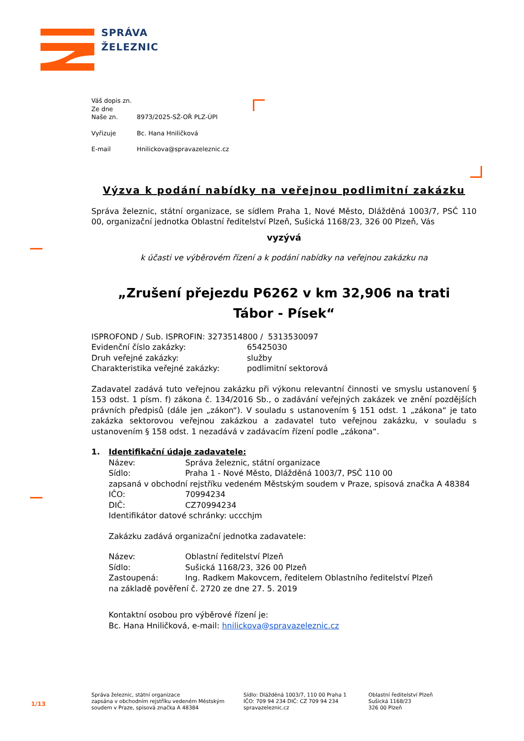SPRÁVA
ŽELEZNIC
| Váš dopis zn. | |
| Ze dne | |
| Naše zn. | 8973/2025-SŽ-OŘ PLZ-ÚPI |
| Vyřizuje | Bc. Hana Hniličková |
| E-mail | Hnilickova@spravazeleznic.cz |
Výzva k podání nabídky na veřejnou podlimitní zakázku
Správa železnic, státní organizace, se sídlem Praha 1, Nové Město, Dlážděná 1003/7, PSČ 110 00, organizační jednotka Oblastní ředitelství Plzeň, Sušická 1168/23, 326 00 Plzeň, Vás
vyzývá
k účasti ve výběrovém řízení a k podání nabídky na veřejnou zakázku na
„Zrušení přejezdu P6262 v km 32,906 na trati
Tábor - Písek“
| ISPROFOND / Sub. ISPROFIN: 3273514800 / 5313530097 | |
| Evidenční číslo zakázky: | 65425030 |
| Druh veřejné zakázky: | služby |
| Charakteristika veřejné zakázky: | podlimitní sektorová |
Zadavatel zadává tuto veřejnou zakázku při výkonu relevantní činnosti ve smyslu ustanovení § 153 odst. 1 písm. f) zákona č. 134/2016 Sb., o zadávání veřejných zakázek ve znění pozdějších právních předpisů (dále jen „zákon“). V souladu s ustanovením § 151 odst. 1 „zákona“ je tato zakázka sektorovou veřejnou zakázkou a zadavatel tuto veřejnou zakázku, v souladu s ustanovením § 158 odst. 1 nezadává v zadávacím řízení podle „zákona“.
1. Identifikační údaje zadavatele:
| Název: | Správa železnic, státní organizace |
| Sídlo: | Praha 1 - Nové Město, Dlážděná 1003/7, PSČ 110 00 |
| zapsaná v obchodní rejstříku vedeném Městským soudem v Praze, spisová značka A 48384 | |
| IČO: | 70994234 |
| DIČ: | CZ70994234 |
| Identifikátor datové schránky: uccchjm | |
Zakázku zadává organizační jednotka zadavatele:
| Název: | Oblastní ředitelství Plzeň |
| Sídlo: | Sušická 1168/23, 326 00 Plzeň |
| Zastoupená: | Ing. Radkem Makovcem, ředitelem Oblastního ředitelství Plzeň |
| na základě pověření č. 2720 ze dne 27. 5. 2019 | |
Kontaktní osobou pro výběrové řízení je:
Bc. Hana Hniličková, e-mail: hnilickova@spravazeleznic.cz
1/13
Správa železnic, státní organizace
zapsána v obchodním rejstříku vedeném Městským
soudem v Praze, spisová značka A 48384
Sídlo: Dlážděná 1003/7, 110 00 Praha 1
IČO: 709 94 234 DIČ: CZ 709 94 234
spravazeleznic.cz
Oblastní ředitelství Plzeň
Sušická 1168/23
326 00 Plzeň